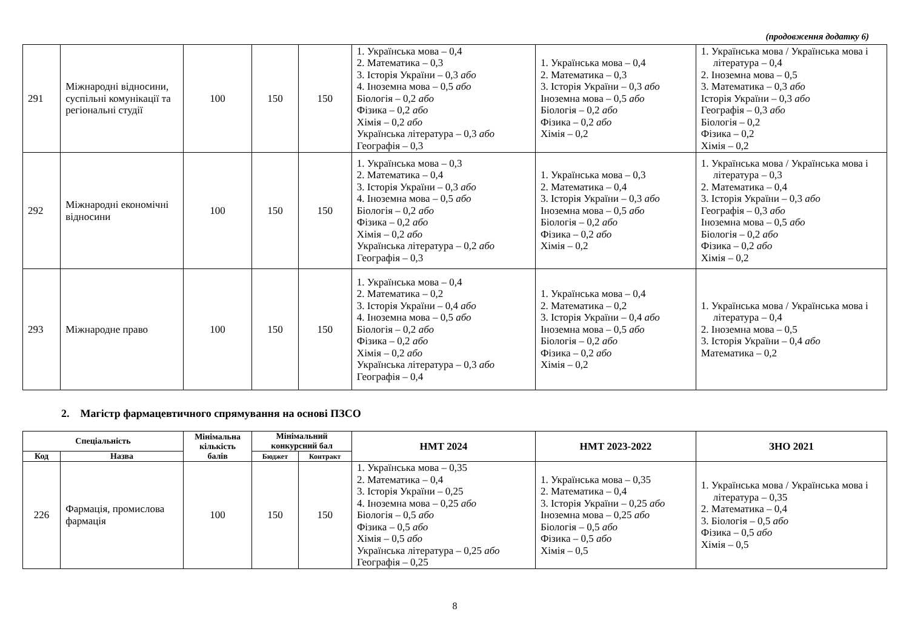(продовження додатку 6)
| 291 | Міжнародні відносини, суспільні комунікації та регіональні студії | 100 | 150 | 150 | 1. Українська мова – 0,4 2. Математика – 0,3 3. Історія України – 0,3 або 4. Іноземна мова – 0,5 або Біологія – 0,2 або Фізика – 0,2 або Хімія – 0,2 або Українська література – 0,3 або Географія – 0,3 | 1. Українська мова – 0,4 2. Математика – 0,3 3. Історія України – 0,3 або Іноземна мова – 0,5 або Біологія – 0,2 або Фізика – 0,2 або Хімія – 0,2 | 1. Українська мова / Українська мова і література – 0,4 2. Іноземна мова – 0,5 3. Математика – 0,3 або Історія України – 0,3 або Географія – 0,3 або Біологія – 0,2 Фізика – 0,2 Хімія – 0,2 |
| 292 | Міжнародні економічні відносини | 100 | 150 | 150 | 1. Українська мова – 0,3 2. Математика – 0,4 3. Історія України – 0,3 або 4. Іноземна мова – 0,5 або Біологія – 0,2 або Фізика – 0,2 або Хімія – 0,2 або Українська література – 0,2 або Географія – 0,3 | 1. Українська мова – 0,3 2. Математика – 0,4 3. Історія України – 0,3 або Іноземна мова – 0,5 або Біологія – 0,2 або Фізика – 0,2 або Хімія – 0,2 | 1. Українська мова / Українська мова і література – 0,3 2. Математика – 0,4 3. Історія України – 0,3 або Географія – 0,3 або Іноземна мова – 0,5 або Біологія – 0,2 або Фізика – 0,2 або Хімія – 0,2 |
| 293 | Міжнародне право | 100 | 150 | 150 | 1. Українська мова – 0,4 2. Математика – 0,2 3. Історія України – 0,4 або 4. Іноземна мова – 0,5 або Біологія – 0,2 або Фізика – 0,2 або Хімія – 0,2 або Українська література – 0,3 або Географія – 0,4 | 1. Українська мова – 0,4 2. Математика – 0,2 3. Історія України – 0,4 або Іноземна мова – 0,5 або Біологія – 0,2 або Фізика – 0,2 або Хімія – 0,2 | 1. Українська мова / Українська мова і література – 0,4 2. Іноземна мова – 0,5 3. Історія України – 0,4 або Математика – 0,2 |
2. Магістр фармацевтичного спрямування на основі ПЗСО
| Спеціальність | | Мінімальна кількість балів | Мінімальний конкурсний бал | | НМТ 2024 | НМТ 2023-2022 | ЗНО 2021 |
| --- | --- | --- | --- | --- | --- | --- | --- |
| Код | Назва | | Бюджет | Контракт | | | |
| 226 | Фармація, промислова фармація | 100 | 150 | 150 | 1. Українська мова – 0,35 2. Математика – 0,4 3. Історія України – 0,25 4. Іноземна мова – 0,25 або Біологія – 0,5 або Фізика – 0,5 або Хімія – 0,5 або Українська література – 0,25 або Географія – 0,25 | 1. Українська мова – 0,35 2. Математика – 0,4 3. Історія України – 0,25 або Іноземна мова – 0,25 або Біологія – 0,5 або Фізика – 0,5 або Хімія – 0,5 | 1. Українська мова / Українська мова і література – 0,35 2. Математика – 0,4 3. Біологія – 0,5 або Фізика – 0,5 або Хімія – 0,5 |
8